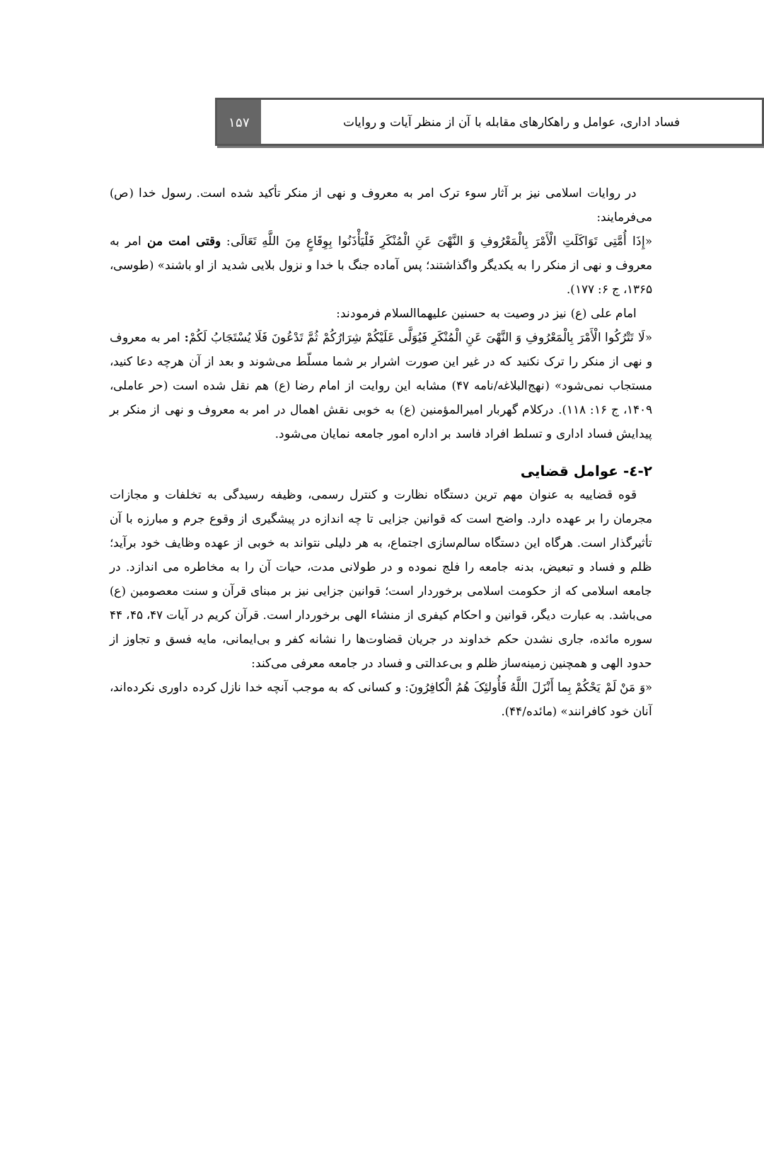فساد اداری، عوامل و راهکارهای مقابله با آن از منظر آیات و روایات
۱۵۷
در روایات اسلامی نیز بر آثار سوء ترک امر به معروف و نهی از منکر تأکید شده است. رسول خدا (ص) می‌فرمایند:
«إِذَا أُمَّتِی تَوَاکَلَتِ الْأَمْرَ بِالْمَعْرُوفِ وَ النَّهْیَ عَنِ الْمُنْکَرِ فَلْیَأْذَنُوا بِوِقَاعٍ مِنَ اللَّهِ تَعَالَی: وقتی امت من امر به معروف و نهی از منکر را به یکدیگر واگذاشتند؛ پس آماده جنگ با خدا و نزول بلایی شدید از او باشند» (طوسی، ۱۳۶۵، ج ۶: ۱۷۷).
امام علی (ع) نیز در وصیت به حسنین علیهماالسلام فرمودند:
«لَا تَتْرُکُوا الْأَمْرَ بِالْمَعْرُوفِ وَ النَّهْیَ عَنِ الْمُنْکَرِ فَیُوَلَّى عَلَیْکُمْ شِرَارُکُمْ ثُمَّ تَدْعُونَ فَلَا یُسْتَجَابُ لَکُمْ: امر به معروف و نهی از منکر را ترک نکنید که در غیر این صورت اشرار بر شما مسلّط می‌شوند و بعد از آن هرچه دعا کنید، مستجاب نمی‌شود» (نهج‌البلاغه/نامه ۴۷) مشابه این روایت از امام رضا (ع) هم نقل شده است (حر عاملی، ۱۴۰۹، ج ۱۶: ۱۱۸). درکلام گهربار امیرالمؤمنین (ع) به خوبی نقش اهمال در امر به معروف و نهی از منکر بر پیدایش فساد اداری و تسلط افراد فاسد بر اداره امور جامعه نمایان می‌شود.
۲-٤- عوامل قضایی
قوه قضاییه به عنوان مهم ترین دستگاه نظارت و کنترل رسمی، وظیفه رسیدگی به تخلفات و مجازات مجرمان را بر عهده دارد. واضح است که قوانین جزایی تا چه اندازه در پیشگیری از وقوع جرم و مبارزه با آن تأثیرگذار است. هرگاه این دستگاه سالم‌سازی اجتماع، به هر دلیلی نتواند به خوبی از عهده وظایف خود برآید؛ ظلم و فساد و تبعیض، بدنه جامعه را فلج نموده و در طولانی مدت، حیات آن را به مخاطره می اندازد. در جامعه اسلامی که از حکومت اسلامی برخوردار است؛ قوانین جزایی نیز بر مبنای قرآن و سنت معصومین (ع) می‌باشد. به عبارت دیگر، قوانین و احکام کیفری از منشاء الهی برخوردار است. قرآن کریم در آیات ۴۷، ۴۵، ۴۴ سوره مائده، جاری نشدن حکم خداوند در جریان قضاوت‌ها را نشانه کفر و بی‌ایمانی، مایه فسق و تجاوز از حدود الهی و همچنین زمینه‌ساز ظلم و بی‌عدالتی و فساد در جامعه معرفی می‌کند:
«وَ مَنْ لَمْ یَحْکُمْ بِما أَنْزَلَ اللَّهُ فَأُولئِکَ هُمُ الْکافِرُونَ: و کسانی که به موجب آنچه خدا نازل کرده داوری نکرده‌اند، آنان خود کافرانند» (مائده/۴۴).